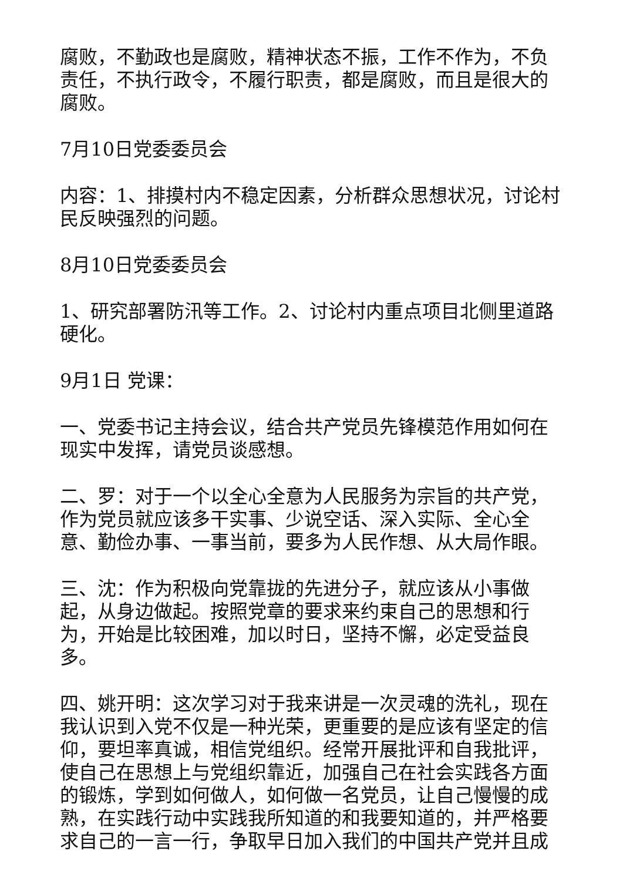腐败，不勤政也是腐败，精神状态不振，工作不作为，不负责任，不执行政令，不履行职责，都是腐败，而且是很大的腐败。
7月10日党委委员会
内容：1、排摸村内不稳定因素，分析群众思想状况，讨论村民反映强烈的问题。
8月10日党委委员会
1、研究部署防汛等工作。2、讨论村内重点项目北侧里道路硬化。
9月1日 党课：
一、党委书记主持会议，结合共产党员先锋模范作用如何在现实中发挥，请党员谈感想。
二、罗：对于一个以全心全意为人民服务为宗旨的共产党，作为党员就应该多干实事、少说空话、深入实际、全心全意、勤俭办事、一事当前，要多为人民作想、从大局作眼。
三、沈：作为积极向党靠拢的先进分子，就应该从小事做起，从身边做起。按照党章的要求来约束自己的思想和行为，开始是比较困难，加以时日，坚持不懈，必定受益良多。
四、姚开明：这次学习对于我来讲是一次灵魂的洗礼，现在我认识到入党不仅是一种光荣，更重要的是应该有坚定的信仰，要坦率真诚，相信党组织。经常开展批评和自我批评，使自己在思想上与党组织靠近，加强自己在社会实践各方面的锻炼，学到如何做人，如何做一名党员，让自己慢慢的成熟，在实践行动中实践我所知道的和我要知道的，并严格要求自己的一言一行，争取早日加入我们的中国共产党并且成